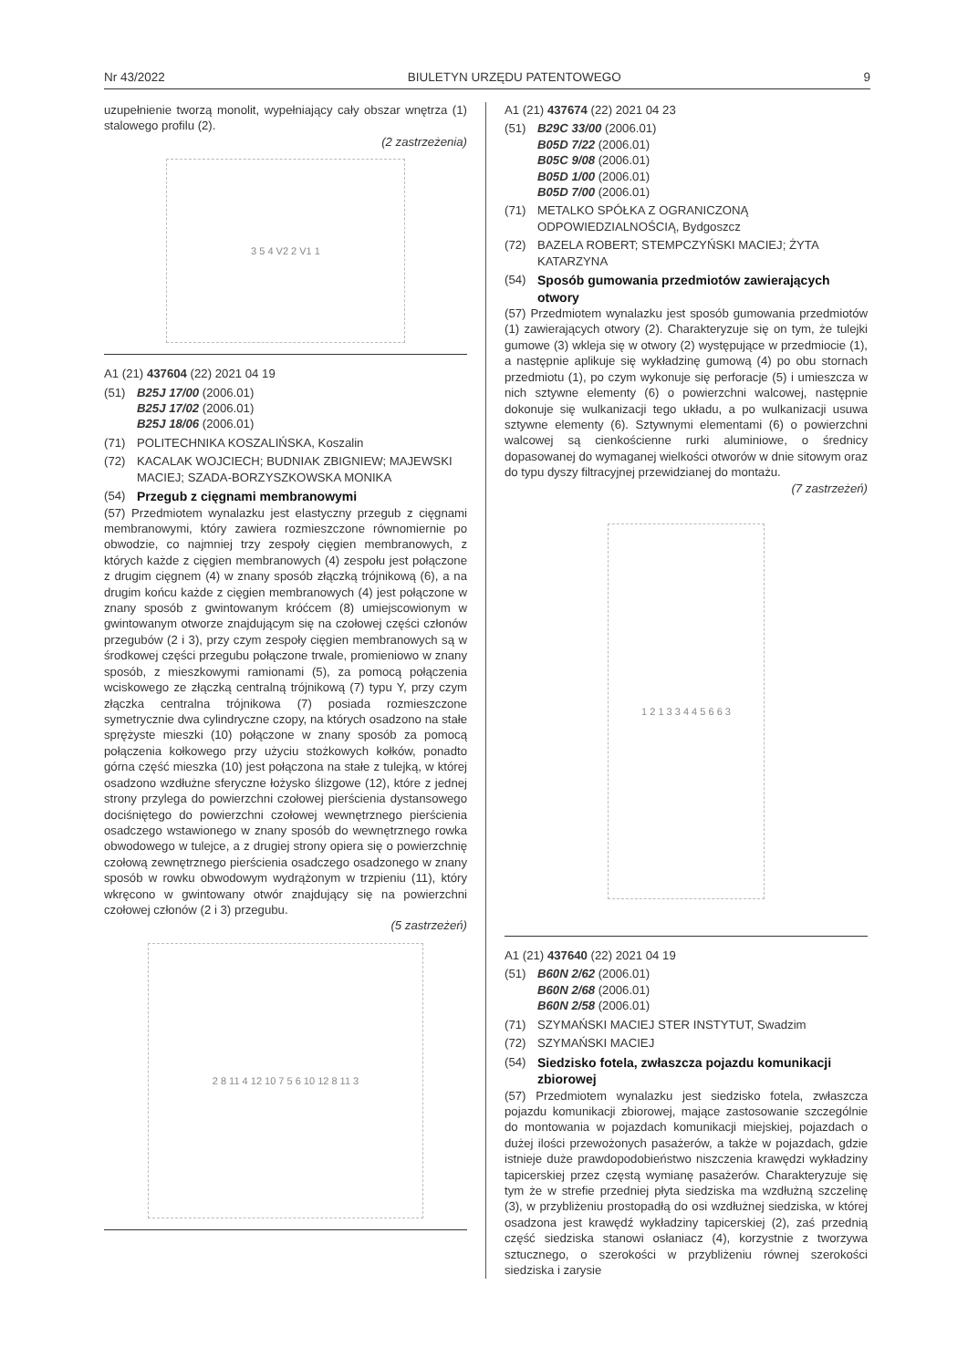Nr 43/2022 BIULETYN URZĘDU PATENTOWEGO 9
uzupełnienie tworzą monolit, wypełniający cały obszar wnętrza (1) stalowego profilu (2).
(2 zastrzeżenia)
3 5 4 V2 2 V1 1
A1 (21) 437604 (22) 2021 04 19
(51) B25J 17/00 (2006.01)
B25J 17/02 (2006.01)
B25J 18/06 (2006.01)
(71) POLITECHNIKA KOSZALIŃSKA, Koszalin
(72) KACALAK WOJCIECH; BUDNIAK ZBIGNIEW; MAJEWSKI MACIEJ; SZADA-BORZYSZKOWSKA MONIKA
(54) Przegub z cięgnami membranowymi
(57) Przedmiotem wynalazku jest elastyczny przegub z cięgnami membranowymi, który zawiera rozmieszczone równomiernie po obwodzie, co najmniej trzy zespoły cięgien membranowych, z których każde z cięgien membranowych (4) zespołu jest połączone z drugim cięgnem (4) w znany sposób złączką trójnikową (6), a na drugim końcu każde z cięgien membranowych (4) jest połączone w znany sposób z gwintowanym króćcem (8) umiejscowionym w gwintowanym otworze znajdującym się na czołowej części członów przegubów (2 i 3), przy czym zespoły cięgien membranowych są w środkowej części przegubu połączone trwale, promieniowo w znany sposób, z mieszkowymi ramionami (5), za pomocą połączenia wciskowego ze złączką centralną trójnikową (7) typu Y, przy czym złączka centralna trójnikowa (7) posiada rozmieszczone symetrycznie dwa cylindryczne czopy, na których osadzono na stałe sprężyste mieszki (10) połączone w znany sposób za pomocą połączenia kołkowego przy użyciu stożkowych kołków, ponadto górna część mieszka (10) jest połączona na stałe z tulejką, w której osadzono wzdłużne sferyczne łożysko ślizgowe (12), które z jednej strony przylega do powierzchni czołowej pierścienia dystansowego dociśniętego do powierzchni czołowej wewnętrznego pierścienia osadczego wstawionego w znany sposób do wewnętrznego rowka obwodowego w tulejce, a z drugiej strony opiera się o powierzchnię czołową zewnętrznego pierścienia osadczego osadzonego w znany sposób w rowku obwodowym wydrążonym w trzpieniu (11), który wkręcono w gwintowany otwór znajdujący się na powierzchni czołowej członów (2 i 3) przegubu.
(5 zastrzeżeń)
2 8 11 4 12 10 7 5 6 10 12 8 11 3
A1 (21) 437674 (22) 2021 04 23
(51) B29C 33/00 (2006.01)
B05D 7/22 (2006.01)
B05C 9/08 (2006.01)
B05D 1/00 (2006.01)
B05D 7/00 (2006.01)
(71) METALKO SPÓŁKA Z OGRANICZONĄ ODPOWIEDZIALNOŚCIĄ, Bydgoszcz
(72) BAZELA ROBERT; STEMPCZYŃSKI MACIEJ; ŻYTA KATARZYNA
(54) Sposób gumowania przedmiotów zawierających otwory
(57) Przedmiotem wynalazku jest sposób gumowania przedmiotów (1) zawierających otwory (2). Charakteryzuje się on tym, że tulejki gumowe (3) wkleja się w otwory (2) występujące w przedmiocie (1), a następnie aplikuje się wykładzinę gumową (4) po obu stornach przedmiotu (1), po czym wykonuje się perforacje (5) i umieszcza w nich sztywne elementy (6) o powierzchni walcowej, następnie dokonuje się wulkanizacji tego układu, a po wulkanizacji usuwa sztywne elementy (6). Sztywnymi elementami (6) o powierzchni walcowej są cienkościenne rurki aluminiowe, o średnicy dopasowanej do wymaganej wielkości otworów w dnie sitowym oraz do typu dyszy filtracyjnej przewidzianej do montażu.
(7 zastrzeżeń)
1 2 1 3 3 4 4 5 6 6 3
A1 (21) 437640 (22) 2021 04 19
(51) B60N 2/62 (2006.01)
B60N 2/68 (2006.01)
B60N 2/58 (2006.01)
(71) SZYMAŃSKI MACIEJ STER INSTYTUT, Swadzim
(72) SZYMAŃSKI MACIEJ
(54) Siedzisko fotela, zwłaszcza pojazdu komunikacji zbiorowej
(57) Przedmiotem wynalazku jest siedzisko fotela, zwłaszcza pojazdu komunikacji zbiorowej, mające zastosowanie szczególnie do montowania w pojazdach komunikacji miejskiej, pojazdach o dużej ilości przewożonych pasażerów, a także w pojazdach, gdzie istnieje duże prawdopodobieństwo niszczenia krawędzi wykładziny tapicerskiej przez częstą wymianę pasażerów. Charakteryzuje się tym że w strefie przedniej płyta siedziska ma wzdłużną szczelinę (3), w przybliżeniu prostopadłą do osi wzdłużnej siedziska, w której osadzona jest krawędź wykładziny tapicerskiej (2), zaś przednią część siedziska stanowi osłaniacz (4), korzystnie z tworzywa sztucznego, o szerokości w przybliżeniu równej szerokości siedziska i zarysie